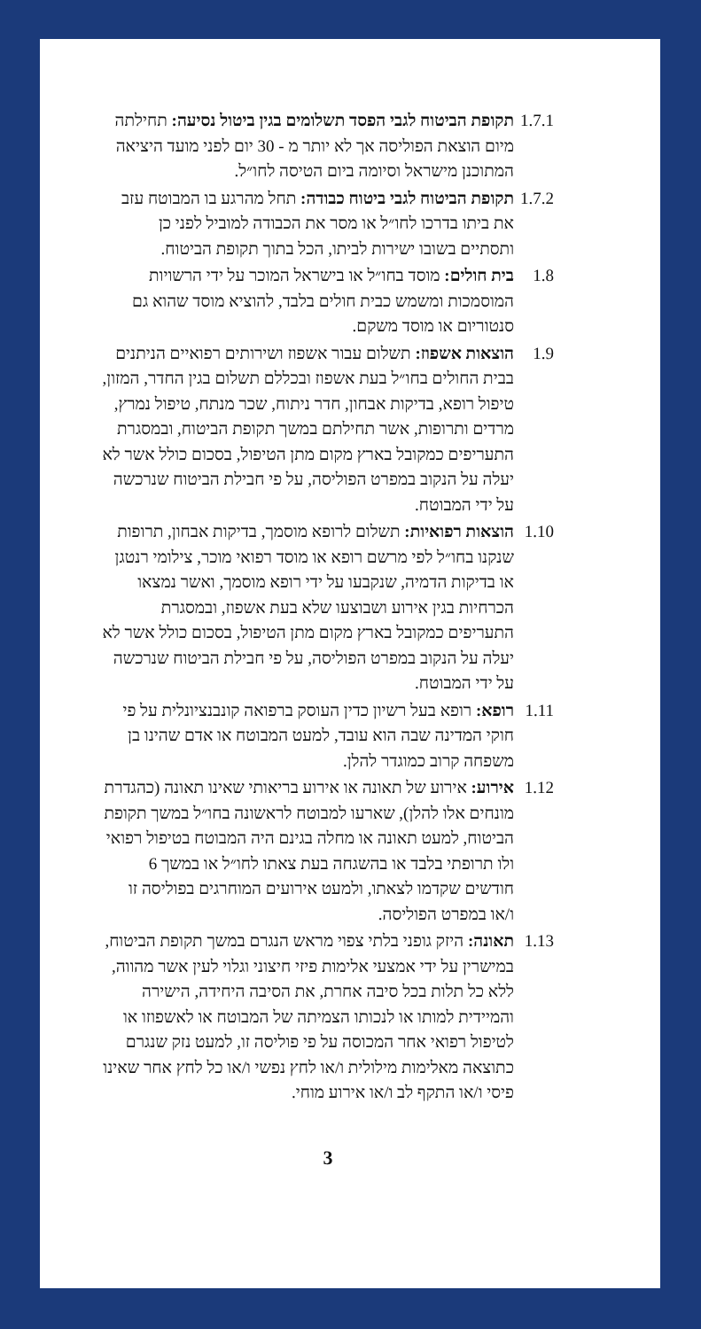1.7.1
תקופת הביטוח לגבי הפסד תשלומים בגין ביטול נסיעה: תחילתה מיום הוצאת הפוליסה אך לא יותר מ - 30 יום לפני מועד היציאה המתוכנן מישראל וסיומה ביום הטיסה לחו״ל.
1.7.2
תקופת הביטוח לגבי ביטוח כבודה: תחל מהרגע בו המבוטח עזב את ביתו בדרכו לחו״ל או מסר את הכבודה למוביל לפני כן ותסתיים בשובו ישירות לביתו, הכל בתוך תקופת הביטוח.
1.8 בית חולים: מוסד בחו״ל או בישראל המוכר על ידי הרשויות המוסמכות ומשמש כבית חולים בלבד, להוציא מוסד שהוא גם סנטוריום או מוסד משקם.
1.9 הוצאות אשפוז: תשלום עבור אשפוז ושירותים רפואיים הניתנים בבית החולים בחו״ל בעת אשפוז ובכללם תשלום בגין החדר, המזון, טיפול רופא, בדיקות אבחון, חדר ניתוח, שכר מנתח, טיפול נמרץ, מרדים ותרופות, אשר תחילתם במשך תקופת הביטוח, ובמסגרת התעריפים כמקובל בארץ מקום מתן הטיפול, בסכום כולל אשר לא יעלה על הנקוב במפרט הפוליסה, על פי חבילת הביטוח שנרכשה על ידי המבוטח.
1.10
הוצאות רפואיות: תשלום לרופא מוסמך, בדיקות אבחון, תרופות שנקנו בחו״ל לפי מרשם רופא או מוסד רפואי מוכר, צילומי רנטגן או בדיקות הדמיה, שנקבעו על ידי רופא מוסמך, ואשר נמצאו הכרחיות בגין אירוע ושבוצעו שלא בעת אשפוז, ובמסגרת התעריפים כמקובל בארץ מקום מתן הטיפול, בסכום כולל אשר לא יעלה על הנקוב במפרט הפוליסה, על פי חבילת הביטוח שנרכשה על ידי המבוטח.
1.11
רופא: רופא בעל רשיון כדין העוסק ברפואה קונבנציונלית על פי חוקי המדינה שבה הוא עובד, למעט המבוטח או אדם שהינו בן משפחה קרוב כמוגדר להלן.
1.12
אירוע: אירוע של תאונה או אירוע בריאותי שאינו תאונה (כהגדרת מונחים אלו להלן), שארעו למבוטח לראשונה בחו״ל במשך תקופת הביטוח, למעט תאונה או מחלה בגינם היה המבוטח בטיפול רפואי ולו תרופתי בלבד או בהשגחה בעת צאתו לחו״ל או במשך 6 חודשים שקדמו לצאתו, ולמעט אירועים המוחרגים בפוליסה זו ו/או במפרט הפוליסה.
1.13
תאונה: היזק גופני בלתי צפוי מראש הנגרם במשך תקופת הביטוח, במישרין על ידי אמצעי אלימות פיזי חיצוני וגלוי לעין אשר מהווה, ללא כל תלות בכל סיבה אחרת, את הסיבה היחידה, הישירה והמיידית למותו או לנכותו הצמיתה של המבוטח או לאשפוזו או לטיפול רפואי אחר המכוסה על פי פוליסה זו, למעט נזק שנגרם כתוצאה מאלימות מילולית ו/או לחץ נפשי ו/או כל לחץ אחר שאינו פיסי ו/או התקף לב ו/או אירוע מוחי.
3